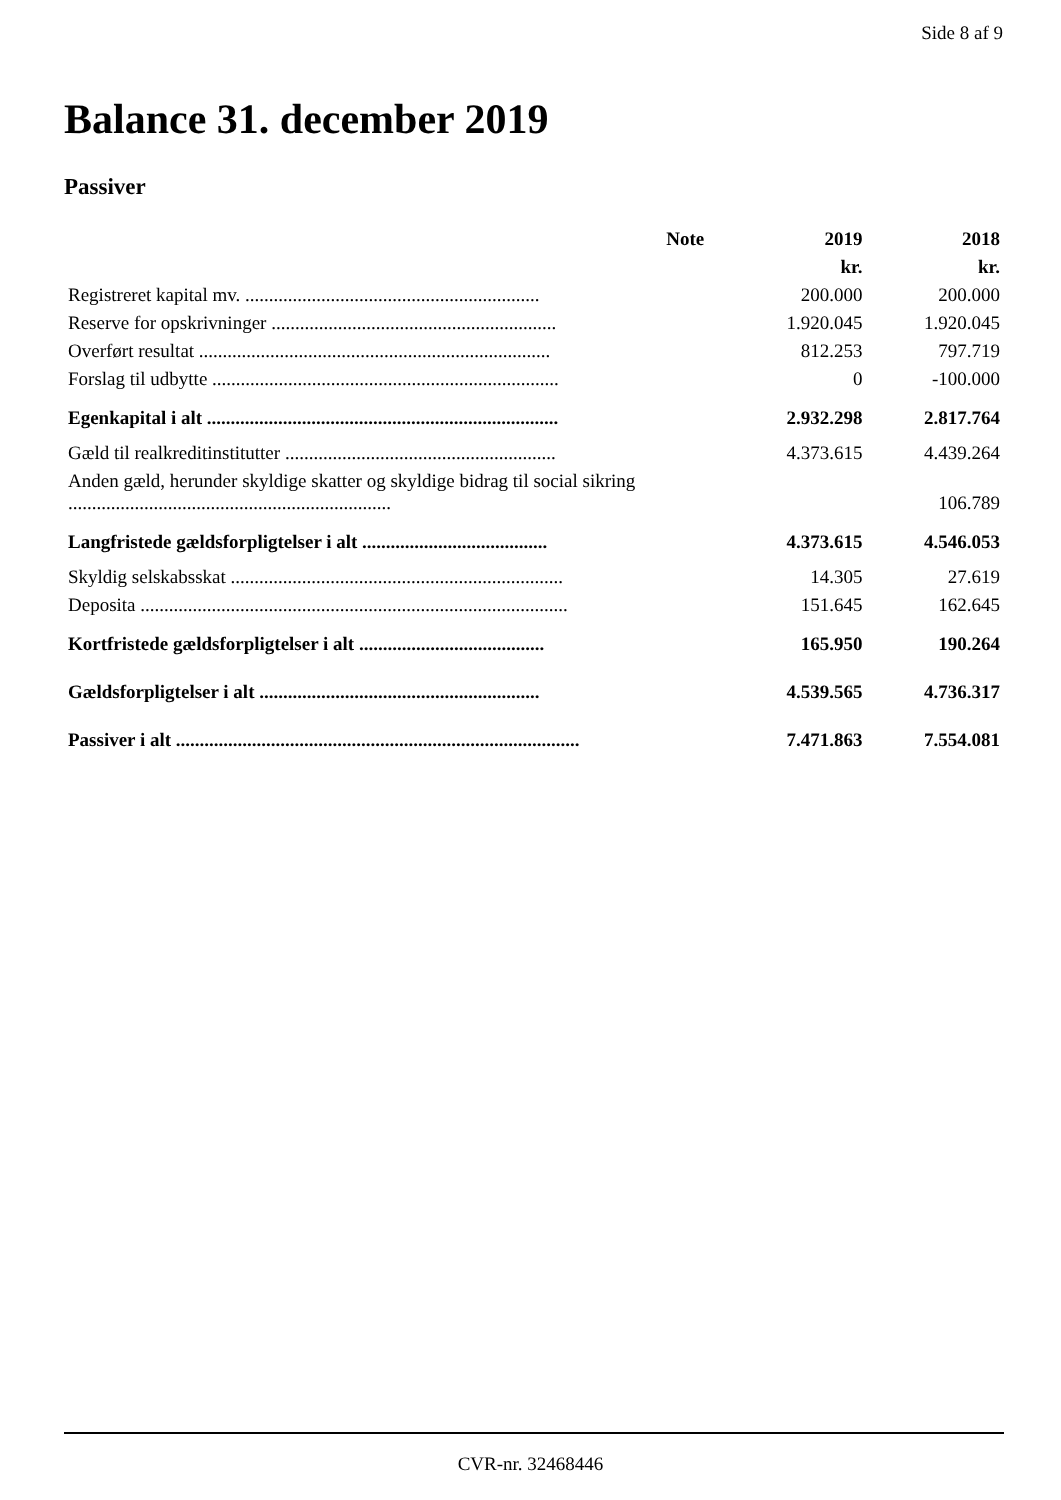Side 8 af 9
Balance 31. december 2019
Passiver
| | Note | 2019 | 2018 |
| --- | --- | --- | --- |
| | | kr. | kr. |
| Registreret kapital mv. .............................................................. | | 200.000 | 200.000 |
| Reserve for opskrivninger ............................................................ | | 1.920.045 | 1.920.045 |
| Overført resultat .......................................................................... | | 812.253 | 797.719 |
| Forslag til udbytte ......................................................................... | | 0 | -100.000 |
| Egenkapital i alt .......................................................................... | | 2.932.298 | 2.817.764 |
| Gæld til realkreditinstitutter ......................................................... | | 4.373.615 | 4.439.264 |
| Anden gæld, herunder skyldige skatter og skyldige bidrag til social sikring .................................................................... | | | 106.789 |
| Langfristede gældsforpligtelser i alt ....................................... | | 4.373.615 | 4.546.053 |
| Skyldig selskabsskat ...................................................................... | | 14.305 | 27.619 |
| Deposita .......................................................................................... | | 151.645 | 162.645 |
| Kortfristede gældsforpligtelser i alt ....................................... | | 165.950 | 190.264 |
| Gældsforpligtelser i alt ........................................................... | | 4.539.565 | 4.736.317 |
| Passiver i alt ..................................................................................... | | 7.471.863 | 7.554.081 |
CVR-nr. 32468446